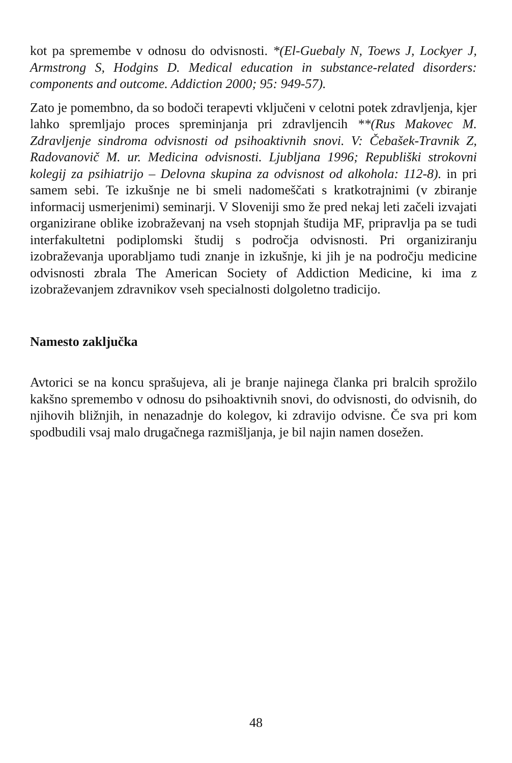kot pa spremembe v odnosu do odvisnosti. *(El-Guebaly N, Toews J, Lockyer J, Armstrong S, Hodgins D. Medical education in substance-related disorders: components and outcome. Addiction 2000; 95: 949-57).
Zato je pomembno, da so bodoči terapevti vključeni v celotni potek zdravljenja, kjer lahko spremljajo proces spreminjanja pri zdravljencih **(Rus Makovec M. Zdravljenje sindroma odvisnosti od psihoaktivnih snovi. V: Čebašek-Travnik Z, Radovanovič M. ur. Medicina odvisnosti. Ljubljana 1996; Republiški strokovni kolegij za psihiatrijo – Delovna skupina za odvisnost od alkohola: 112-8). in pri samem sebi. Te izkušnje ne bi smeli nadomeščati s kratkotrajnimi (v zbiranje informacij usmerjenimi) seminarji. V Sloveniji smo že pred nekaj leti začeli izvajati organizirane oblike izobraževanj na vseh stopnjah študija MF, pripravlja pa se tudi interfakultetni podiplomski študij s področja odvisnosti. Pri organiziranju izobraževanja uporabljamo tudi znanje in izkušnje, ki jih je na področju medicine odvisnosti zbrala The American Society of Addiction Medicine, ki ima z izobraževanjem zdravnikov vseh specialnosti dolgoletno tradicijo.
Namesto zaključka
Avtorici se na koncu sprašujeva, ali je branje najinega članka pri bralcih sprožilo kakšno spremembo v odnosu do psihoaktivnih snovi, do odvisnosti, do odvisnih, do njihovih bližnjih, in nenazadnje do kolegov, ki zdravijo odvisne. Če sva pri kom spodbudili vsaj malo drugačnega razmišljanja, je bil najin namen dosežen.
48